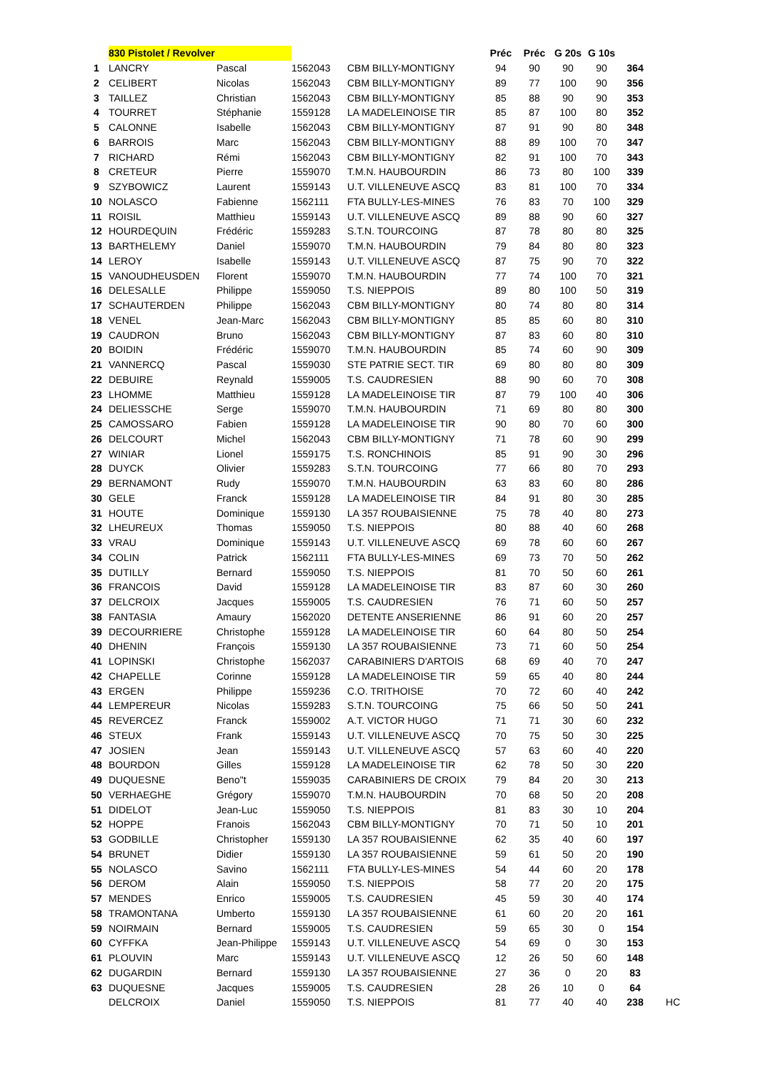| | 830 Pistolet / Revolver | | | | Préc | Préc | G 20s | G 10s | | |
| --- | --- | --- | --- | --- | --- | --- | --- | --- | --- | --- |
| 1 | LANCRY | Pascal | 1562043 | CBM BILLY-MONTIGNY | 94 | 90 | 90 | 90 | 364 | |
| 2 | CELIBERT | Nicolas | 1562043 | CBM BILLY-MONTIGNY | 89 | 77 | 100 | 90 | 356 | |
| 3 | TAILLEZ | Christian | 1562043 | CBM BILLY-MONTIGNY | 85 | 88 | 90 | 90 | 353 | |
| 4 | TOURRET | Stéphanie | 1559128 | LA MADELEINOISE TIR | 85 | 87 | 100 | 80 | 352 | |
| 5 | CALONNE | Isabelle | 1562043 | CBM BILLY-MONTIGNY | 87 | 91 | 90 | 80 | 348 | |
| 6 | BARROIS | Marc | 1562043 | CBM BILLY-MONTIGNY | 88 | 89 | 100 | 70 | 347 | |
| 7 | RICHARD | Rémi | 1562043 | CBM BILLY-MONTIGNY | 82 | 91 | 100 | 70 | 343 | |
| 8 | CRETEUR | Pierre | 1559070 | T.M.N. HAUBOURDIN | 86 | 73 | 80 | 100 | 339 | |
| 9 | SZYBOWICZ | Laurent | 1559143 | U.T. VILLENEUVE ASCQ | 83 | 81 | 100 | 70 | 334 | |
| 10 | NOLASCO | Fabienne | 1562111 | FTA BULLY-LES-MINES | 76 | 83 | 70 | 100 | 329 | |
| 11 | ROISIL | Matthieu | 1559143 | U.T. VILLENEUVE ASCQ | 89 | 88 | 90 | 60 | 327 | |
| 12 | HOURDEQUIN | Frédéric | 1559283 | S.T.N. TOURCOING | 87 | 78 | 80 | 80 | 325 | |
| 13 | BARTHELEMY | Daniel | 1559070 | T.M.N. HAUBOURDIN | 79 | 84 | 80 | 80 | 323 | |
| 14 | LEROY | Isabelle | 1559143 | U.T. VILLENEUVE ASCQ | 87 | 75 | 90 | 70 | 322 | |
| 15 | VANOUDHEUSDEN | Florent | 1559070 | T.M.N. HAUBOURDIN | 77 | 74 | 100 | 70 | 321 | |
| 16 | DELESALLE | Philippe | 1559050 | T.S. NIEPPOIS | 89 | 80 | 100 | 50 | 319 | |
| 17 | SCHAUTERDEN | Philippe | 1562043 | CBM BILLY-MONTIGNY | 80 | 74 | 80 | 80 | 314 | |
| 18 | VENEL | Jean-Marc | 1562043 | CBM BILLY-MONTIGNY | 85 | 85 | 60 | 80 | 310 | |
| 19 | CAUDRON | Bruno | 1562043 | CBM BILLY-MONTIGNY | 87 | 83 | 60 | 80 | 310 | |
| 20 | BOIDIN | Frédéric | 1559070 | T.M.N. HAUBOURDIN | 85 | 74 | 60 | 90 | 309 | |
| 21 | VANNERCQ | Pascal | 1559030 | STE PATRIE SECT. TIR | 69 | 80 | 80 | 80 | 309 | |
| 22 | DEBUIRE | Reynald | 1559005 | T.S. CAUDRESIEN | 88 | 90 | 60 | 70 | 308 | |
| 23 | LHOMME | Matthieu | 1559128 | LA MADELEINOISE TIR | 87 | 79 | 100 | 40 | 306 | |
| 24 | DELIESSCHE | Serge | 1559070 | T.M.N. HAUBOURDIN | 71 | 69 | 80 | 80 | 300 | |
| 25 | CAMOSSARO | Fabien | 1559128 | LA MADELEINOISE TIR | 90 | 80 | 70 | 60 | 300 | |
| 26 | DELCOURT | Michel | 1562043 | CBM BILLY-MONTIGNY | 71 | 78 | 60 | 90 | 299 | |
| 27 | WINIAR | Lionel | 1559175 | T.S. RONCHINOIS | 85 | 91 | 90 | 30 | 296 | |
| 28 | DUYCK | Olivier | 1559283 | S.T.N. TOURCOING | 77 | 66 | 80 | 70 | 293 | |
| 29 | BERNAMONT | Rudy | 1559070 | T.M.N. HAUBOURDIN | 63 | 83 | 60 | 80 | 286 | |
| 30 | GELE | Franck | 1559128 | LA MADELEINOISE TIR | 84 | 91 | 80 | 30 | 285 | |
| 31 | HOUTE | Dominique | 1559130 | LA 357 ROUBAISIENNE | 75 | 78 | 40 | 80 | 273 | |
| 32 | LHEUREUX | Thomas | 1559050 | T.S. NIEPPOIS | 80 | 88 | 40 | 60 | 268 | |
| 33 | VRAU | Dominique | 1559143 | U.T. VILLENEUVE ASCQ | 69 | 78 | 60 | 60 | 267 | |
| 34 | COLIN | Patrick | 1562111 | FTA BULLY-LES-MINES | 69 | 73 | 70 | 50 | 262 | |
| 35 | DUTILLY | Bernard | 1559050 | T.S. NIEPPOIS | 81 | 70 | 50 | 60 | 261 | |
| 36 | FRANCOIS | David | 1559128 | LA MADELEINOISE TIR | 83 | 87 | 60 | 30 | 260 | |
| 37 | DELCROIX | Jacques | 1559005 | T.S. CAUDRESIEN | 76 | 71 | 60 | 50 | 257 | |
| 38 | FANTASIA | Amaury | 1562020 | DETENTE ANSERIENNE | 86 | 91 | 60 | 20 | 257 | |
| 39 | DECOURRIERE | Christophe | 1559128 | LA MADELEINOISE TIR | 60 | 64 | 80 | 50 | 254 | |
| 40 | DHENIN | François | 1559130 | LA 357 ROUBAISIENNE | 73 | 71 | 60 | 50 | 254 | |
| 41 | LOPINSKI | Christophe | 1562037 | CARABINIERS D'ARTOIS | 68 | 69 | 40 | 70 | 247 | |
| 42 | CHAPELLE | Corinne | 1559128 | LA MADELEINOISE TIR | 59 | 65 | 40 | 80 | 244 | |
| 43 | ERGEN | Philippe | 1559236 | C.O. TRITHOISE | 70 | 72 | 60 | 40 | 242 | |
| 44 | LEMPEREUR | Nicolas | 1559283 | S.T.N. TOURCOING | 75 | 66 | 50 | 50 | 241 | |
| 45 | REVERCEZ | Franck | 1559002 | A.T. VICTOR HUGO | 71 | 71 | 30 | 60 | 232 | |
| 46 | STEUX | Frank | 1559143 | U.T. VILLENEUVE ASCQ | 70 | 75 | 50 | 30 | 225 | |
| 47 | JOSIEN | Jean | 1559143 | U.T. VILLENEUVE ASCQ | 57 | 63 | 60 | 40 | 220 | |
| 48 | BOURDON | Gilles | 1559128 | LA MADELEINOISE TIR | 62 | 78 | 50 | 30 | 220 | |
| 49 | DUQUESNE | Beno"t | 1559035 | CARABINIERS DE CROIX | 79 | 84 | 20 | 30 | 213 | |
| 50 | VERHAEGHE | Grégory | 1559070 | T.M.N. HAUBOURDIN | 70 | 68 | 50 | 20 | 208 | |
| 51 | DIDELOT | Jean-Luc | 1559050 | T.S. NIEPPOIS | 81 | 83 | 30 | 10 | 204 | |
| 52 | HOPPE | Franois | 1562043 | CBM BILLY-MONTIGNY | 70 | 71 | 50 | 10 | 201 | |
| 53 | GODBILLE | Christopher | 1559130 | LA 357 ROUBAISIENNE | 62 | 35 | 40 | 60 | 197 | |
| 54 | BRUNET | Didier | 1559130 | LA 357 ROUBAISIENNE | 59 | 61 | 50 | 20 | 190 | |
| 55 | NOLASCO | Savino | 1562111 | FTA BULLY-LES-MINES | 54 | 44 | 60 | 20 | 178 | |
| 56 | DEROM | Alain | 1559050 | T.S. NIEPPOIS | 58 | 77 | 20 | 20 | 175 | |
| 57 | MENDES | Enrico | 1559005 | T.S. CAUDRESIEN | 45 | 59 | 30 | 40 | 174 | |
| 58 | TRAMONTANA | Umberto | 1559130 | LA 357 ROUBAISIENNE | 61 | 60 | 20 | 20 | 161 | |
| 59 | NOIRMAIN | Bernard | 1559005 | T.S. CAUDRESIEN | 59 | 65 | 30 | 0 | 154 | |
| 60 | CYFFKA | Jean-Philippe | 1559143 | U.T. VILLENEUVE ASCQ | 54 | 69 | 0 | 30 | 153 | |
| 61 | PLOUVIN | Marc | 1559143 | U.T. VILLENEUVE ASCQ | 12 | 26 | 50 | 60 | 148 | |
| 62 | DUGARDIN | Bernard | 1559130 | LA 357 ROUBAISIENNE | 27 | 36 | 0 | 20 | 83 | |
| 63 | DUQUESNE | Jacques | 1559005 | T.S. CAUDRESIEN | 28 | 26 | 10 | 0 | 64 | |
| | DELCROIX | Daniel | 1559050 | T.S. NIEPPOIS | 81 | 77 | 40 | 40 | 238 | HC |